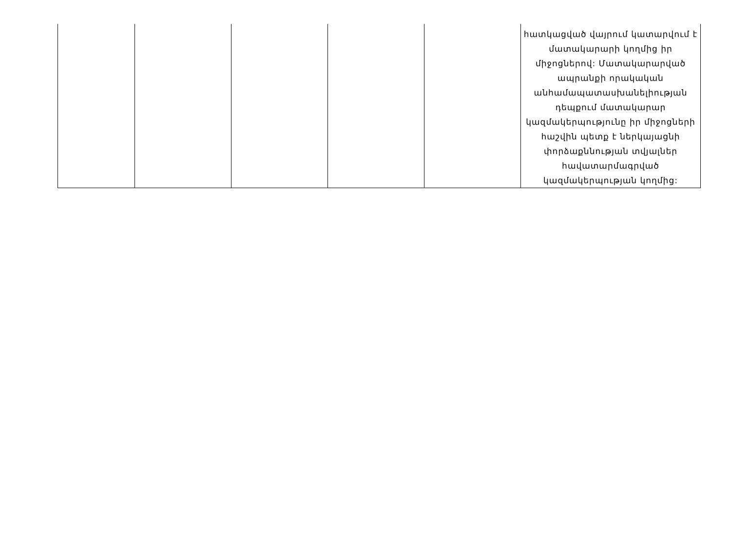| | | | | | հատկացված վայրում կատարվում է մատակարարի կողմից իր միջոցներով: Մատակարարված ապրանքի որակական անհամապատասխանելիության դեպքում մատակարար կազմակերպությունը իր միջոցների հաշվին պետք է ներկայացնի փորձաքննության տվյալներ հավատարմագրված կազմակերպության կողմից: |